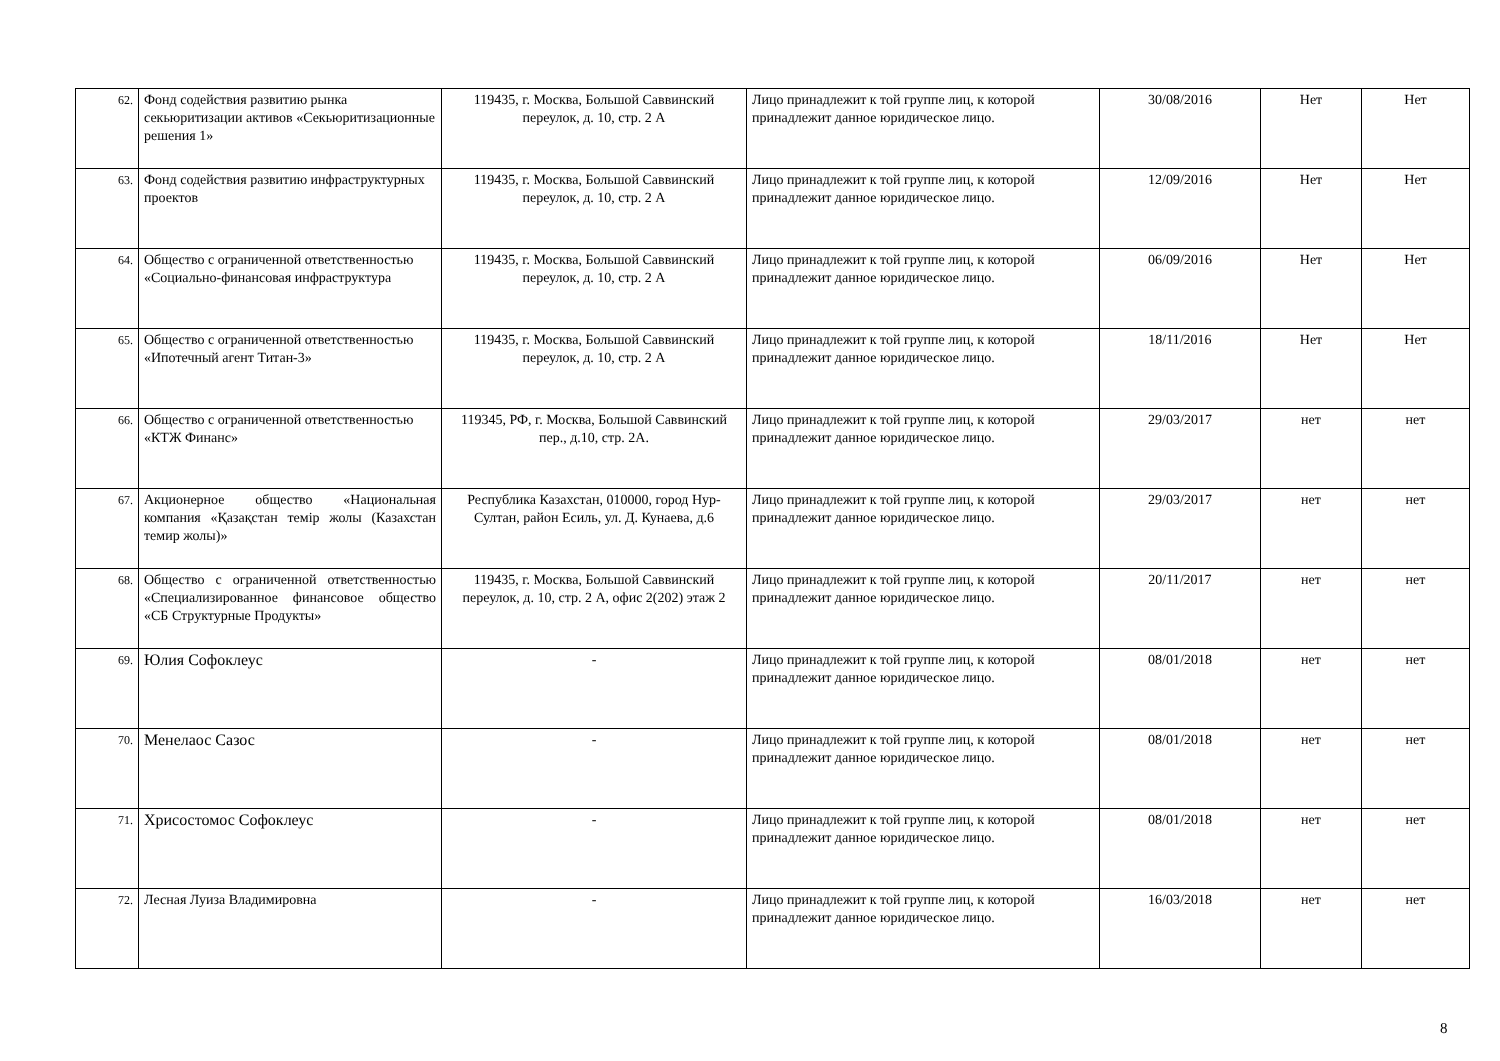| 62. | Фонд содействия развитию рынка секьюритизации активов «Секьюритизационные решения 1» | 119435, г. Москва, Большой Саввинский переулок, д. 10, стр. 2 А | Лицо принадлежит к той группе лиц, к которой принадлежит данное юридическое лицо. | 30/08/2016 | Нет | Нет |
| 63. | Фонд содействия развитию инфраструктурных проектов | 119435, г. Москва, Большой Саввинский переулок, д. 10, стр. 2 А | Лицо принадлежит к той группе лиц, к которой принадлежит данное юридическое лицо. | 12/09/2016 | Нет | Нет |
| 64. | Общество с ограниченной ответственностью «Социально-финансовая инфраструктура | 119435, г. Москва, Большой Саввинский переулок, д. 10, стр. 2 А | Лицо принадлежит к той группе лиц, к которой принадлежит данное юридическое лицо. | 06/09/2016 | Нет | Нет |
| 65. | Общество с ограниченной ответственностью «Ипотечный агент Титан-3» | 119435, г. Москва, Большой Саввинский переулок, д. 10, стр. 2 А | Лицо принадлежит к той группе лиц, к которой принадлежит данное юридическое лицо. | 18/11/2016 | Нет | Нет |
| 66. | Общество с ограниченной ответственностью «КТЖ Финанс» | 119345, РФ, г. Москва, Большой Саввинский пер., д.10, стр. 2А. | Лицо принадлежит к той группе лиц, к которой принадлежит данное юридическое лицо. | 29/03/2017 | нет | нет |
| 67. | Акционерное общество «Национальная компания «Қазақстан темір жолы (Казахстан темир жолы)» | Республика Казахстан, 010000, город Нур-Султан, район Есиль, ул. Д. Кунаева, д.6 | Лицо принадлежит к той группе лиц, к которой принадлежит данное юридическое лицо. | 29/03/2017 | нет | нет |
| 68. | Общество с ограниченной ответственностью «Специализированное финансовое общество «СБ Структурные Продукты» | 119435, г. Москва, Большой Саввинский переулок, д. 10, стр. 2 А, офис 2(202) этаж 2 | Лицо принадлежит к той группе лиц, к которой принадлежит данное юридическое лицо. | 20/11/2017 | нет | нет |
| 69. | Юлия Софоклеус | - | Лицо принадлежит к той группе лиц, к которой принадлежит данное юридическое лицо. | 08/01/2018 | нет | нет |
| 70. | Менелаос Сазос | - | Лицо принадлежит к той группе лиц, к которой принадлежит данное юридическое лицо. | 08/01/2018 | нет | нет |
| 71. | Хрисостомос Софоклеус | - | Лицо принадлежит к той группе лиц, к которой принадлежит данное юридическое лицо. | 08/01/2018 | нет | нет |
| 72. | Лесная Луиза Владимировна | - | Лицо принадлежит к той группе лиц, к которой принадлежит данное юридическое лицо. | 16/03/2018 | нет | нет |
8